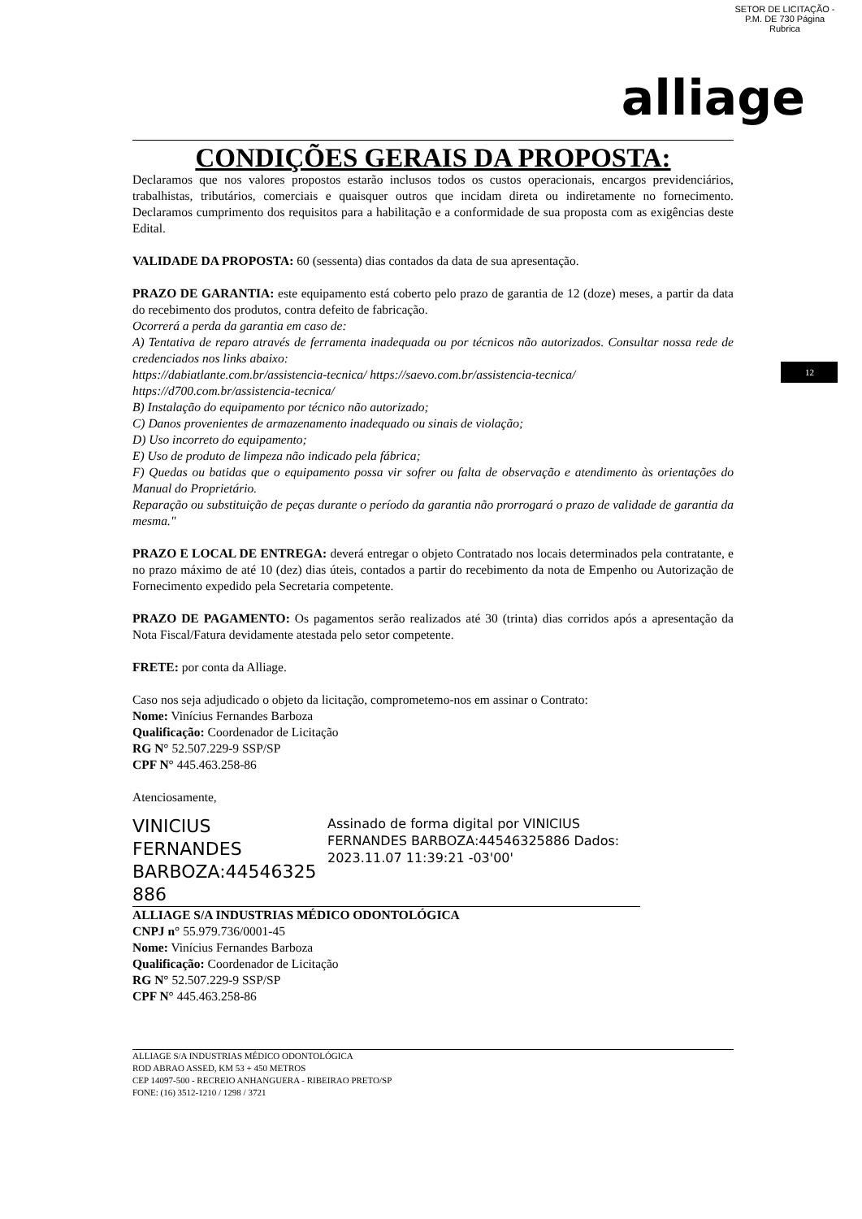SETOR DE LICITAÇÃO - P.M. DE 730 Página Rubrica
alliage
12
CONDIÇÕES GERAIS DA PROPOSTA:
Declaramos que nos valores propostos estarão inclusos todos os custos operacionais, encargos previdenciários, trabalhistas, tributários, comerciais e quaisquer outros que incidam direta ou indiretamente no fornecimento. Declaramos cumprimento dos requisitos para a habilitação e a conformidade de sua proposta com as exigências deste Edital.
VALIDADE DA PROPOSTA: 60 (sessenta) dias contados da data de sua apresentação.
PRAZO DE GARANTIA: este equipamento está coberto pelo prazo de garantia de 12 (doze) meses, a partir da data do recebimento dos produtos, contra defeito de fabricação.
Ocorrerá a perda da garantia em caso de:
A) Tentativa de reparo através de ferramenta inadequada ou por técnicos não autorizados. Consultar nossa rede de credenciados nos links abaixo:
https://dabiatlante.com.br/assistencia-tecnica/ https://saevo.com.br/assistencia-tecnica/
https://d700.com.br/assistencia-tecnica/
B) Instalação do equipamento por técnico não autorizado;
C) Danos provenientes de armazenamento inadequado ou sinais de violação;
D) Uso incorreto do equipamento;
E) Uso de produto de limpeza não indicado pela fábrica;
F) Quedas ou batidas que o equipamento possa vir sofrer ou falta de observação e atendimento às orientações do Manual do Proprietário.
Reparação ou substituição de peças durante o período da garantia não prorrogará o prazo de validade de garantia da mesma."
PRAZO E LOCAL DE ENTREGA: deverá entregar o objeto Contratado nos locais determinados pela contratante, e no prazo máximo de até 10 (dez) dias úteis, contados a partir do recebimento da nota de Empenho ou Autorização de Fornecimento expedido pela Secretaria competente.
PRAZO DE PAGAMENTO: Os pagamentos serão realizados até 30 (trinta) dias corridos após a apresentação da Nota Fiscal/Fatura devidamente atestada pelo setor competente.
FRETE: por conta da Alliage.
Caso nos seja adjudicado o objeto da licitação, comprometemo-nos em assinar o Contrato:
Nome: Vinícius Fernandes Barboza
Qualificação: Coordenador de Licitação
RG N° 52.507.229-9 SSP/SP
CPF N° 445.463.258-86
Atenciosamente,
VINICIUS FERNANDES BARBOZA:44546325 886
Assinado de forma digital por VINICIUS FERNANDES BARBOZA:44546325886 Dados: 2023.11.07 11:39:21 -03'00'
ALLIAGE S/A INDUSTRIAS MÉDICO ODONTOLÓGICA
CNPJ n° 55.979.736/0001-45
Nome: Vinícius Fernandes Barboza
Qualificação: Coordenador de Licitação
RG N° 52.507.229-9 SSP/SP
CPF N° 445.463.258-86
ALLIAGE S/A INDUSTRIAS MÉDICO ODONTOLÓGICA
ROD ABRAO ASSED, KM 53 + 450 METROS
CEP 14097-500 - RECREIO ANHANGUERA - RIBEIRAO PRETO/SP
FONE: (16) 3512-1210 / 1298 / 3721